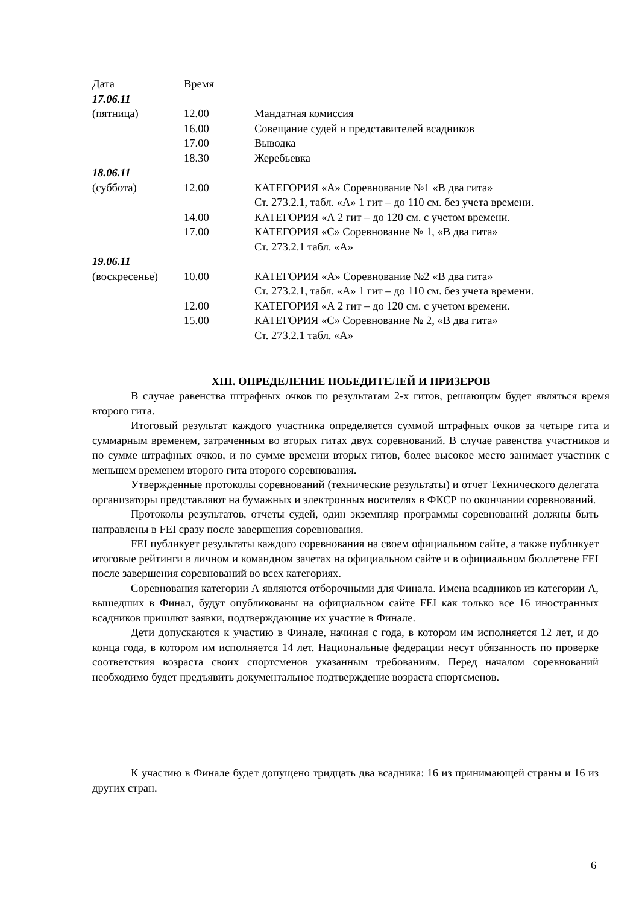| Дата | Время | |
| 17.06.11 | | |
| (пятница) | 12.00 | Мандатная комиссия |
| | 16.00 | Совещание судей и представителей всадников |
| | 17.00 | Выводка |
| | 18.30 | Жеребьевка |
| 18.06.11 | | |
| (суббота) | 12.00 | КАТЕГОРИЯ «А» Соревнование №1 «В два гита» Ст. 273.2.1, табл. «А» 1 гит – до 110 см. без учета времени. |
| | 14.00 | КАТЕГОРИЯ «А 2 гит – до 120 см. с учетом времени. |
| | 17.00 | КАТЕГОРИЯ «С» Соревнование № 1, «В два гита» Ст. 273.2.1 табл. «А» |
| 19.06.11 | | |
| (воскресенье) | 10.00 | КАТЕГОРИЯ «А» Соревнование №2 «В два гита» Ст. 273.2.1, табл. «А» 1 гит – до 110 см. без учета времени. |
| | 12.00 | КАТЕГОРИЯ «А 2 гит – до 120 см. с учетом времени. |
| | 15.00 | КАТЕГОРИЯ «С» Соревнование № 2, «В два гита» Ст. 273.2.1 табл. «А» |
XIII. ОПРЕДЕЛЕНИЕ ПОБЕДИТЕЛЕЙ И ПРИЗЕРОВ
В случае равенства штрафных очков по результатам 2-х гитов, решающим будет являться время второго гита.
Итоговый результат каждого участника определяется суммой штрафных очков за четыре гита и суммарным временем, затраченным во вторых гитах двух соревнований. В случае равенства участников и по сумме штрафных очков, и по сумме времени вторых гитов, более высокое место занимает участник с меньшем временем второго гита второго соревнования.
Утвержденные протоколы соревнований (технические результаты) и отчет Технического делегата организаторы представляют на бумажных и электронных носителях в ФКСР по окончании соревнований.
Протоколы результатов, отчеты судей, один экземпляр программы соревнований должны быть направлены в FEI сразу после завершения соревнования.
FEI публикует результаты каждого соревнования на своем официальном сайте, а также публикует итоговые рейтинги в личном и командном зачетах на официальном сайте и в официальном бюллетене FEI после завершения соревнований во всех категориях.
Соревнования категории А являются отборочными для Финала. Имена всадников из категории А, вышедших в Финал, будут опубликованы на официальном сайте FEI как только все 16 иностранных всадников пришлют заявки, подтверждающие их участие в Финале.
Дети допускаются к участию в Финале, начиная с года, в котором им исполняется 12 лет, и до конца года, в котором им исполняется 14 лет. Национальные федерации несут обязанность по проверке соответствия возраста своих спортсменов указанным требованиям. Перед началом соревнований необходимо будет предъявить документальное подтверждение возраста спортсменов.
К участию в Финале будет допущено тридцать два всадника: 16 из принимающей страны и 16 из других стран.
6